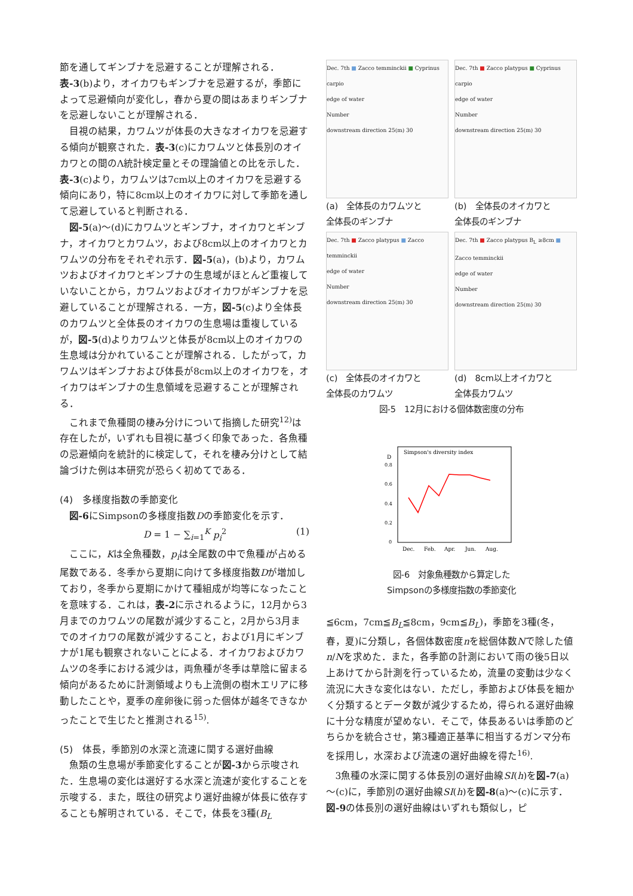節を通してギンブナを忌避することが理解される．表-3(b)より，オイカワもギンブナを忌避するが，季節によって忌避傾向が変化し，春から夏の間はあまりギンブナを忌避しないことが理解される．
目視の結果，カワムツが体長の大きなオイカワを忌避する傾向が観察された．表-3(c)にカワムツと体長別のオイカワとの間のΛ統計検定量とその理論値との比を示した．表-3(c)より，カワムツは7cm以上のオイカワを忌避する傾向にあり，特に8cm以上のオイカワに対して季節を通して忌避していると判断される．
図-5(a)～(d)にカワムツとギンブナ，オイカワとギンブナ，オイカワとカワムツ，および8cm以上のオイカワとカワムツの分布をそれぞれ示す．図-5(a)，(b)より，カワムツおよびオイカワとギンブナの生息域がほとんど重複していないことから，カワムツおよびオイカワがギンブナを忌避していることが理解される．一方，図-5(c)より全体長のカワムツと全体長のオイカワの生息場は重複しているが，図-5(d)よりカワムツと体長が8cm以上のオイカワの生息域は分かれていることが理解される．したがって，カワムツはギンブナおよび体長が8cm以上のオイカワを，オイカワはギンブナの生息領域を忌避することが理解される．
これまで魚種間の棲み分けについて指摘した研究<sup>12)</sup>は存在したが，いずれも目視に基づく印象であった．各魚種の忌避傾向を統計的に検定して，それを棲み分けとして結論づけた例は本研究が恐らく初めてである．
(4)　多様度指数の季節変化
図-6にSimpsonの多様度指数Dの季節変化を示す．
D = 1 − ∑<sub>i=1</sub><sup>K</sup> p<sub>i</sub><sup>2</sup> (1)
ここに，Kは全魚種数，p<sub>i</sub>は全尾数の中で魚種iが占める尾数である．冬季から夏期に向けて多様度指数Dが増加しており，冬季から夏期にかけて種組成が均等になったことを意味する．これは，表-2に示されるように，12月から3月までのカワムツの尾数が減少すること，2月から3月までのオイカワの尾数が減少すること，および1月にギンブナが1尾も観察されないことによる．オイカワおよびカワムツの冬季における減少は，両魚種が冬季は草陰に留まる傾向があるために計測領域よりも上流側の樹木エリアに移動したことや，夏季の産卵後に弱った個体が越冬できなかったことで生じたと推測される<sup>15)</sup>.
(5)　体長，季節別の水深と流速に関する選好曲線
魚類の生息場が季節変化することが図-3から示唆された．生息場の変化は選好する水深と流速が変化することを示唆する．また，既往の研究より選好曲線が体長に依存することも解明されている．そこで，体長を3種(B<sub>L</sub>
Dec. 7th ■ Zacco temminckii ■ Cyprinus carpio
edge of water
Number
downstream direction 25(m) 30
(a)　全体長のカワムツと
全体長のギンブナ
Dec. 7th ■ Zacco platypus ■ Cyprinus carpio
edge of water
Number
downstream direction 25(m) 30
(b)　全体長のオイカワと
全体長のギンブナ
Dec. 7th ■ Zacco platypus ■ Zacco temminckii
edge of water
Number
downstream direction 25(m) 30
(c)　全体長のオイカワと
全体長のカワムツ
Dec. 7th ■ Zacco platypus B<sub>L</sub> ≥8cm ■ Zacco temminckii
edge of water
Number
downstream direction 25(m) 30
(d)　8cm以上オイカワと
全体長カワムツ
図-5　12月における個体数密度の分布
Simpson's diversity index
D
0
0.2
0.4
0.6
0.8
Dec.
Feb.
Apr.
Jun.
Aug.
図-6　対象魚種数から算定した
Simpsonの多様度指数の季節変化
≦6cm，7cm≦B<sub>L</sub>≦8cm，9cm≦B<sub>L</sub>)，季節を3種(冬，春，夏)に分類し，各個体数密度nを総個体数Nで除した値n/Nを求めた．また，各季節の計測において雨の後5日以上あけてから計測を行っているため，流量の変動は少なく流況に大きな変化はない．ただし，季節および体長を細かく分類するとデータ数が減少するため，得られる選好曲線に十分な精度が望めない．そこで，体長あるいは季節のどちらかを統合させ，第3種適正基準に相当するガンマ分布を採用し，水深および流速の選好曲線を得た<sup>16)</sup>.
3魚種の水深に関する体長別の選好曲線SI(h)を図-7(a)～(c)に，季節別の選好曲線SI(h)を図-8(a)～(c)に示す．図-9の体長別の選好曲線はいずれも類似し，ピ